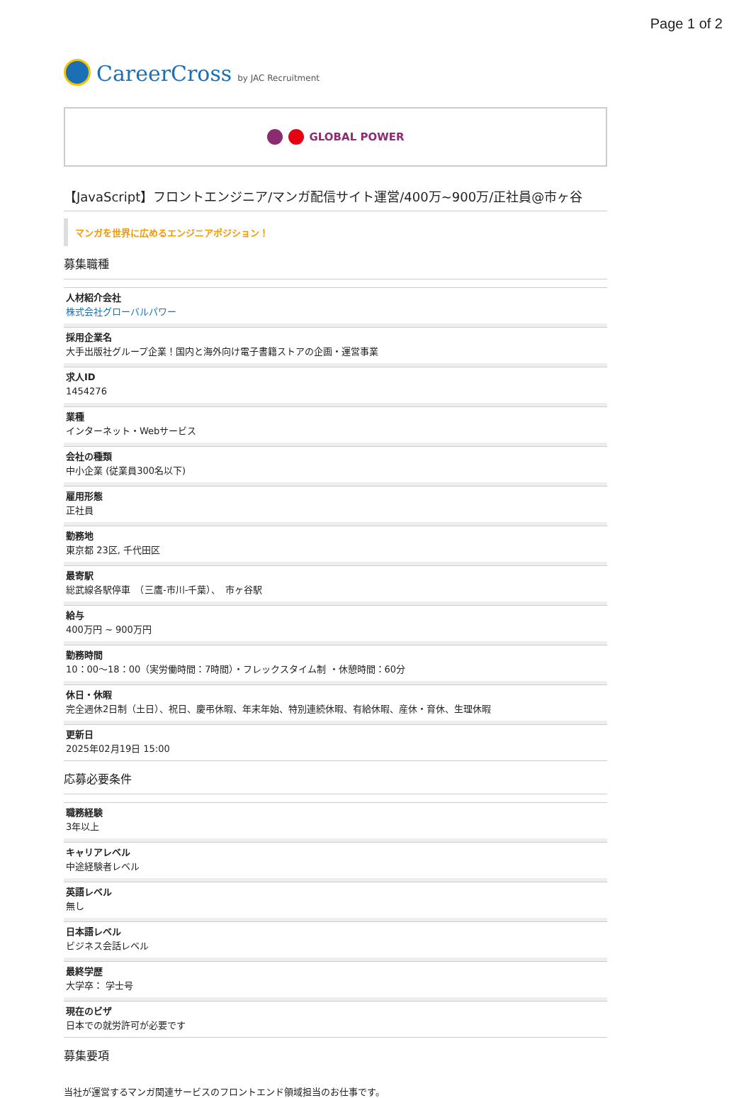Page 1 of 2
CareerCross by JAC Recruitment
GLOBAL POWER
【JavaScript】フロントエンジニア/マンガ配信サイト運営/400万~900万/正社員@市ヶ谷
マンガを世界に広めるエンジニアポジション！
募集職種
人材紹介会社
株式会社グローバルパワー
採用企業名
大手出版社グループ企業！国内と海外向け電子書籍ストアの企画・運営事業
求人ID
1454276
業種
インターネット・Webサービス
会社の種類
中小企業 (従業員300名以下)
雇用形態
正社員
勤務地
東京都 23区, 千代田区
最寄駅
総武線各駅停車　（三鷹-市川-千葉）、　市ヶ谷駅
給与
400万円 ~ 900万円
勤務時間
10：00〜18：00（実労働時間：7時間）・フレックスタイム制 ・休憩時間：60分
休日・休暇
完全週休2日制（土日）、祝日、慶弔休暇、年末年始、特別連続休暇、有給休暇、産休・育休、生理休暇
更新日
2025年02月19日 15:00
応募必要条件
職務経験
3年以上
キャリアレベル
中途経験者レベル
英語レベル
無し
日本語レベル
ビジネス会話レベル
最終学歴
大学卒： 学士号
現在のビザ
日本での就労許可が必要です
募集要項
当社が運営するマンガ関連サービスのフロントエンド領域担当のお仕事です。